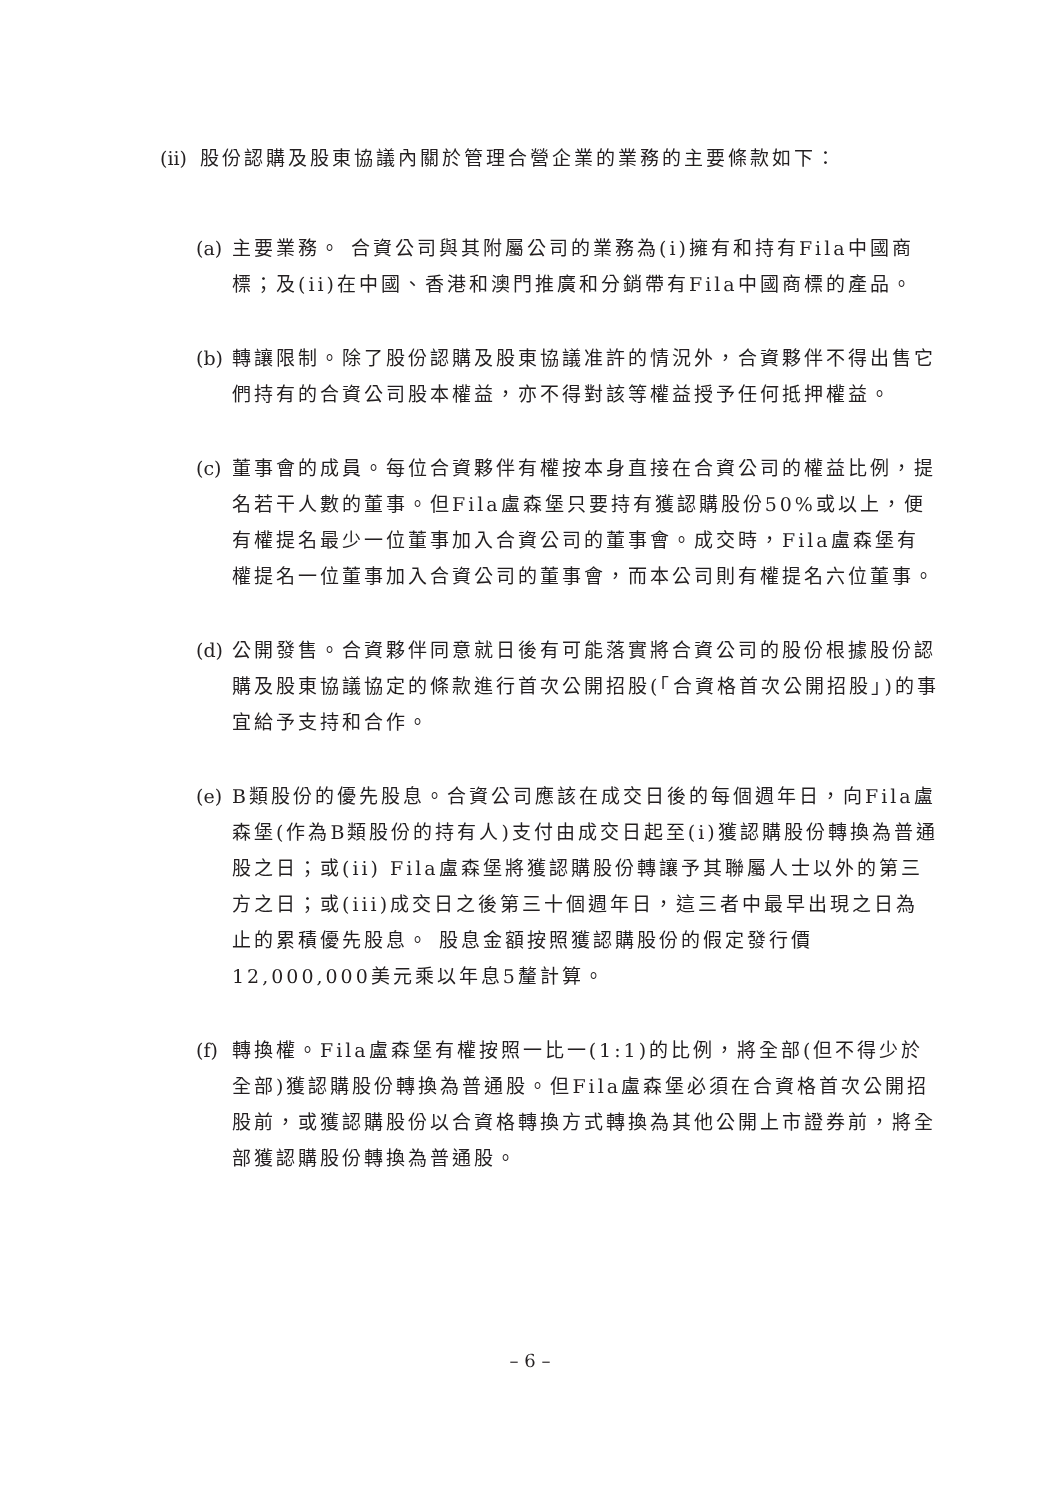(ii) 股份認購及股東協議內關於管理合營企業的業務的主要條款如下：
(a) 主要業務。 合資公司與其附屬公司的業務為(i)擁有和持有Fila中國商標；及(ii)在中國、香港和澳門推廣和分銷帶有Fila中國商標的產品。
(b) 轉讓限制。除了股份認購及股東協議准許的情況外，合資夥伴不得出售它們持有的合資公司股本權益，亦不得對該等權益授予任何抵押權益。
(c) 董事會的成員。每位合資夥伴有權按本身直接在合資公司的權益比例，提名若干人數的董事。但Fila盧森堡只要持有獲認購股份50%或以上，便有權提名最少一位董事加入合資公司的董事會。成交時，Fila盧森堡有權提名一位董事加入合資公司的董事會，而本公司則有權提名六位董事。
(d) 公開發售。合資夥伴同意就日後有可能落實將合資公司的股份根據股份認購及股東協議協定的條款進行首次公開招股(「合資格首次公開招股」)的事宜給予支持和合作。
(e) B類股份的優先股息。合資公司應該在成交日後的每個週年日，向Fila盧森堡(作為B類股份的持有人)支付由成交日起至(i)獲認購股份轉換為普通股之日；或(ii) Fila盧森堡將獲認購股份轉讓予其聯屬人士以外的第三方之日；或(iii)成交日之後第三十個週年日，這三者中最早出現之日為止的累積優先股息。 股息金額按照獲認購股份的假定發行價12,000,000美元乘以年息5釐計算。
(f) 轉換權。Fila盧森堡有權按照一比一(1:1)的比例，將全部(但不得少於全部)獲認購股份轉換為普通股。但Fila盧森堡必須在合資格首次公開招股前，或獲認購股份以合資格轉換方式轉換為其他公開上市證券前，將全部獲認購股份轉換為普通股。
– 6 –